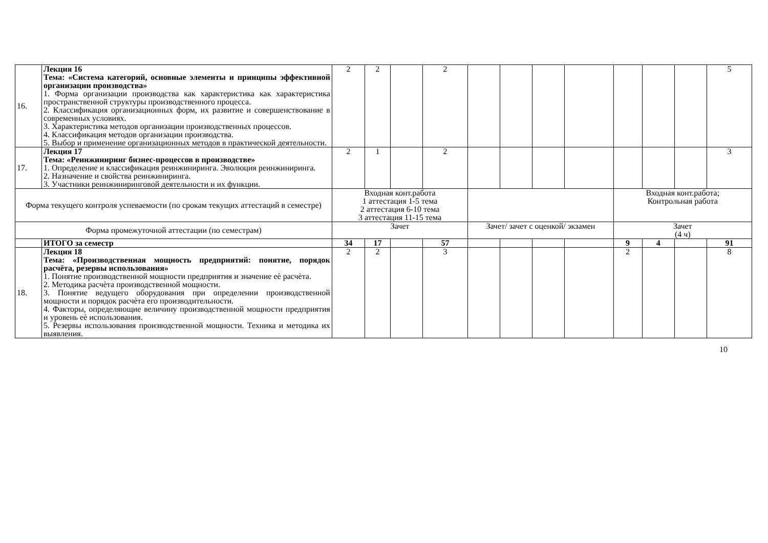| 16. | Лекция 16 Тема: «Система категорий, основные элементы и принципы эффективной организации производства» 1. Форма организации производства как характеристика как характеристика пространственной структуры производственного процесса. 2. Классификация организационных форм, их развитие и совершенствование в современных условиях. 3. Характеристика методов организации производственных процессов. 4. Классификация методов организации производства. 5. Выбор и применение организационных методов в практической деятельности. | 2 | 2 | | 2 | | | | | | | | 5 |
| 17. | Лекция 17 Тема: «Реинжиниринг бизнес-процессов в производстве» 1. Определение и классификация реинжиниринга. Эволюция реинжиниринга. 2. Назначение и свойства реинжиниринга. 3. Участники реинжиниринговой деятельности и их функции. | 2 | 1 | | 2 | | | | | | | | 3 |
| Форма текущего контроля успеваемости (по срокам текущих аттестаций в семестре) | | Входная конт.работа 1 аттестация 1-5 тема 2 аттестация 6-10 тема 3 аттестация 11-15 тема | | | | | | | | Входная конт.работа; Контрольная работа | | | |
| Форма промежуточной аттестации (по семестрам) | | Зачет | | | | Зачет/ зачет с оценкой/ экзамен | | | | Зачет (4 ч) | | | |
| | ИТОГО за семестр | 34 | 17 | | 57 | | | | | 9 | 4 | | 91 |
| 18. | Лекция 18 Тема: «Производственная мощность предприятий: понятие, порядок расчёта, резервы использования» 1. Понятие производственной мощности предприятия и значение еѐ расчѐта. 2. Методика расчѐта производственной мощности. 3. Понятие ведущего оборудования при определении производственной мощности и порядок расчѐта его производительности. 4. Факторы, определяющие величину производственной мощности предприятия и уровень еѐ использования. 5. Резервы использования производственной мощности. Техника и методика их выявления. | 2 | 2 | | 3 | | | | | 2 | | | 8 |
10